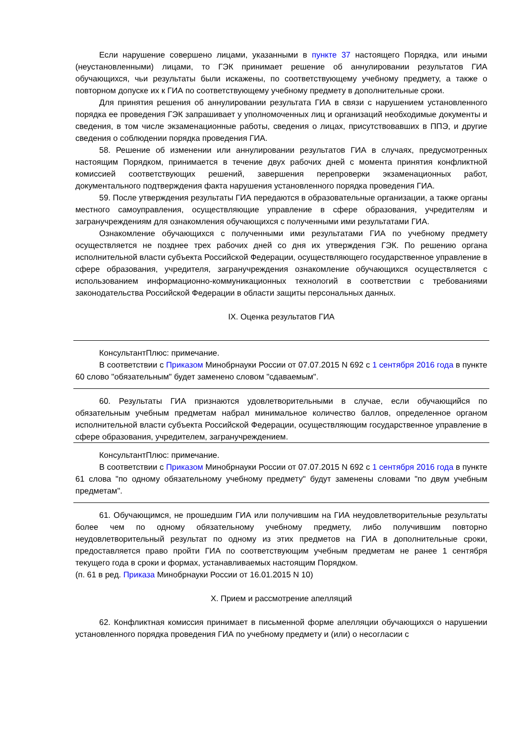Если нарушение совершено лицами, указанными в пункте 37 настоящего Порядка, или иными (неустановленными) лицами, то ГЭК принимает решение об аннулировании результатов ГИА обучающихся, чьи результаты были искажены, по соответствующему учебному предмету, а также о повторном допуске их к ГИА по соответствующему учебному предмету в дополнительные сроки.
Для принятия решения об аннулировании результата ГИА в связи с нарушением установленного порядка ее проведения ГЭК запрашивает у уполномоченных лиц и организаций необходимые документы и сведения, в том числе экзаменационные работы, сведения о лицах, присутствовавших в ППЭ, и другие сведения о соблюдении порядка проведения ГИА.
58. Решение об изменении или аннулировании результатов ГИА в случаях, предусмотренных настоящим Порядком, принимается в течение двух рабочих дней с момента принятия конфликтной комиссией соответствующих решений, завершения перепроверки экзаменационных работ, документального подтверждения факта нарушения установленного порядка проведения ГИА.
59. После утверждения результаты ГИА передаются в образовательные организации, а также органы местного самоуправления, осуществляющие управление в сфере образования, учредителям и загранучреждениям для ознакомления обучающихся с полученными ими результатами ГИА.
Ознакомление обучающихся с полученными ими результатами ГИА по учебному предмету осуществляется не позднее трех рабочих дней со дня их утверждения ГЭК. По решению органа исполнительной власти субъекта Российской Федерации, осуществляющего государственное управление в сфере образования, учредителя, загранучреждения ознакомление обучающихся осуществляется с использованием информационно-коммуникационных технологий в соответствии с требованиями законодательства Российской Федерации в области защиты персональных данных.
IX. Оценка результатов ГИА
КонсультантПлюс: примечание.
В соответствии с Приказом Минобрнауки России от 07.07.2015 N 692 с 1 сентября 2016 года в пункте 60 слово "обязательным" будет заменено словом "сдаваемым".
60. Результаты ГИА признаются удовлетворительными в случае, если обучающийся по обязательным учебным предметам набрал минимальное количество баллов, определенное органом исполнительной власти субъекта Российской Федерации, осуществляющим государственное управление в сфере образования, учредителем, загранучреждением.
КонсультантПлюс: примечание.
В соответствии с Приказом Минобрнауки России от 07.07.2015 N 692 с 1 сентября 2016 года в пункте 61 слова "по одному обязательному учебному предмету" будут заменены словами "по двум учебным предметам".
61. Обучающимся, не прошедшим ГИА или получившим на ГИА неудовлетворительные результаты более чем по одному обязательному учебному предмету, либо получившим повторно неудовлетворительный результат по одному из этих предметов на ГИА в дополнительные сроки, предоставляется право пройти ГИА по соответствующим учебным предметам не ранее 1 сентября текущего года в сроки и формах, устанавливаемых настоящим Порядком.
(п. 61 в ред. Приказа Минобрнауки России от 16.01.2015 N 10)
X. Прием и рассмотрение апелляций
62. Конфликтная комиссия принимает в письменной форме апелляции обучающихся о нарушении установленного порядка проведения ГИА по учебному предмету и (или) о несогласии с